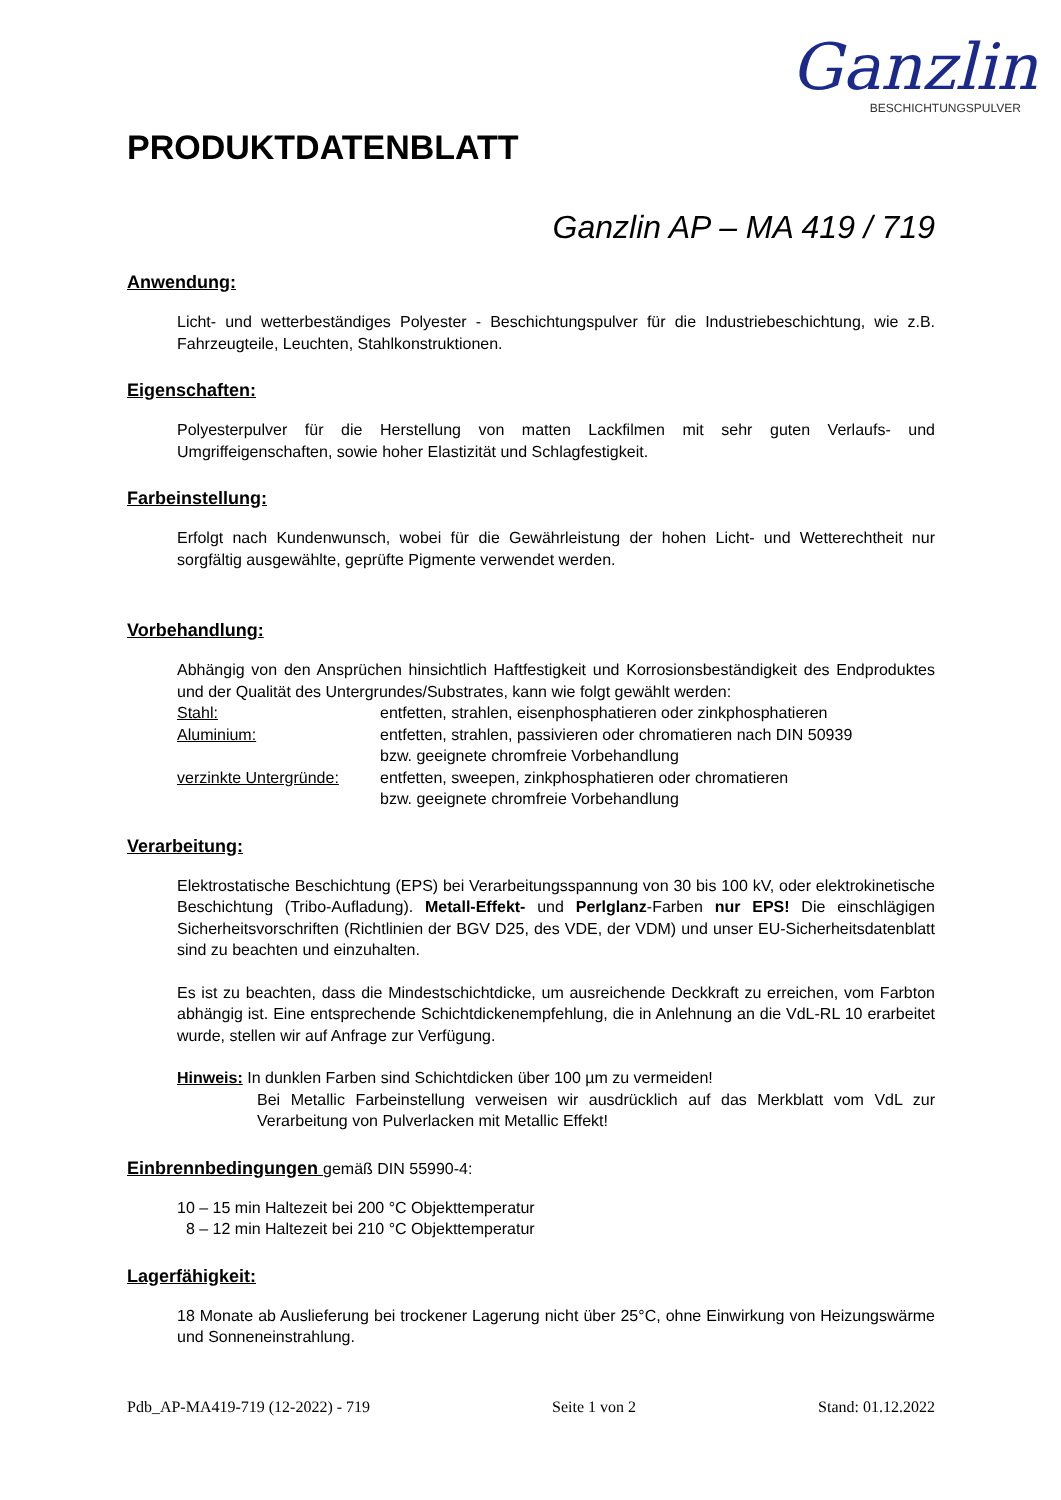Ganzlin
BESCHICHTUNGSPULVER
PRODUKTDATENBLATT
Ganzlin AP – MA 419 / 719
Anwendung:
Licht- und wetterbeständiges Polyester - Beschichtungspulver für die Industriebeschichtung, wie z.B. Fahrzeugteile, Leuchten, Stahlkonstruktionen.
Eigenschaften:
Polyesterpulver für die Herstellung von matten Lackfilmen mit sehr guten Verlaufs- und Umgriffeigenschaften, sowie hoher Elastizität und Schlagfestigkeit.
Farbeinstellung:
Erfolgt nach Kundenwunsch, wobei für die Gewährleistung der hohen Licht- und Wetterechtheit nur sorgfältig ausgewählte, geprüfte Pigmente verwendet werden.
Vorbehandlung:
Abhängig von den Ansprüchen hinsichtlich Haftfestigkeit und Korrosionsbeständigkeit des Endproduktes und der Qualität des Untergrundes/Substrates, kann wie folgt gewählt werden:
| Stahl: | entfetten, strahlen, eisenphosphatieren oder zinkphosphatieren |
| Aluminium: | entfetten, strahlen, passivieren oder chromatieren nach DIN 50939 bzw. geeignete chromfreie Vorbehandlung |
| verzinkte Untergründe: | entfetten, sweepen, zinkphosphatieren oder chromatieren bzw. geeignete chromfreie Vorbehandlung |
Verarbeitung:
Elektrostatische Beschichtung (EPS) bei Verarbeitungsspannung von 30 bis 100 kV, oder elektrokinetische Beschichtung (Tribo-Aufladung). Metall-Effekt- und Perlglanz-Farben nur EPS! Die einschlägigen Sicherheitsvorschriften (Richtlinien der BGV D25, des VDE, der VDM) und unser EU-Sicherheitsdatenblatt sind zu beachten und einzuhalten.
Es ist zu beachten, dass die Mindestschichtdicke, um ausreichende Deckkraft zu erreichen, vom Farbton abhängig ist. Eine entsprechende Schichtdickenempfehlung, die in Anlehnung an die VdL-RL 10 erarbeitet wurde, stellen wir auf Anfrage zur Verfügung.
Hinweis: In dunklen Farben sind Schichtdicken über 100 µm zu vermeiden!
Bei Metallic Farbeinstellung verweisen wir ausdrücklich auf das Merkblatt vom VdL zur Verarbeitung von Pulverlacken mit Metallic Effekt!
Einbrennbedingungen gemäß DIN 55990-4:
10 – 15 min Haltezeit bei 200 °C Objekttemperatur
8 – 12 min Haltezeit bei 210 °C Objekttemperatur
Lagerfähigkeit:
18 Monate ab Auslieferung bei trockener Lagerung nicht über 25°C, ohne Einwirkung von Heizungswärme und Sonneneinstrahlung.
Pdb_AP-MA419-719 (12-2022) - 719 Seite 1 von 2 Stand: 01.12.2022